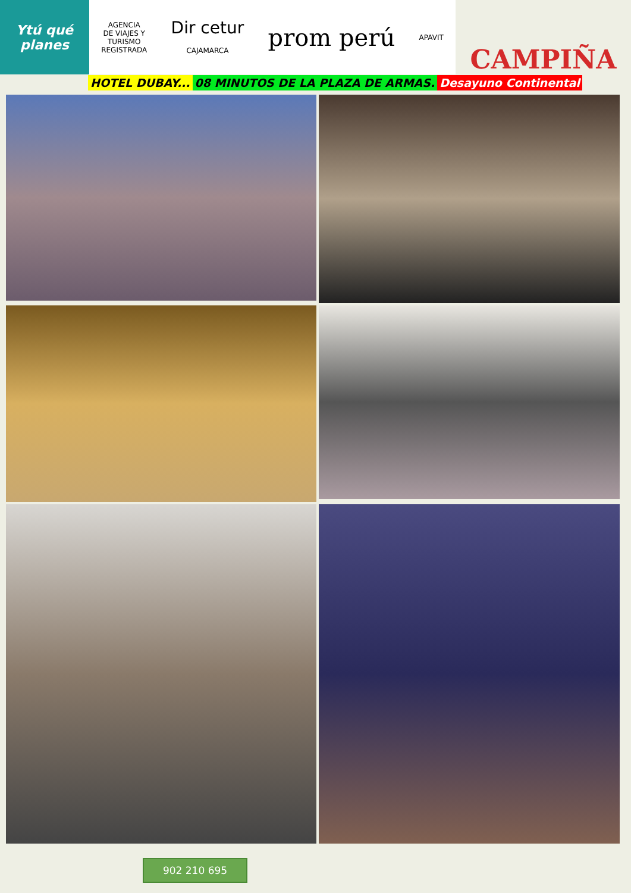Ytú qué planes
AGENCIA
DE VIAJES Y
TURISMO
REGISTRADA
Dir cetur
CAJAMARCA
prom perú
APAVIT
CAMPIÑA
HOTEL DUBAY... 08 MINUTOS DE LA PLAZA DE ARMAS. Desayuno Continental
902 210 695